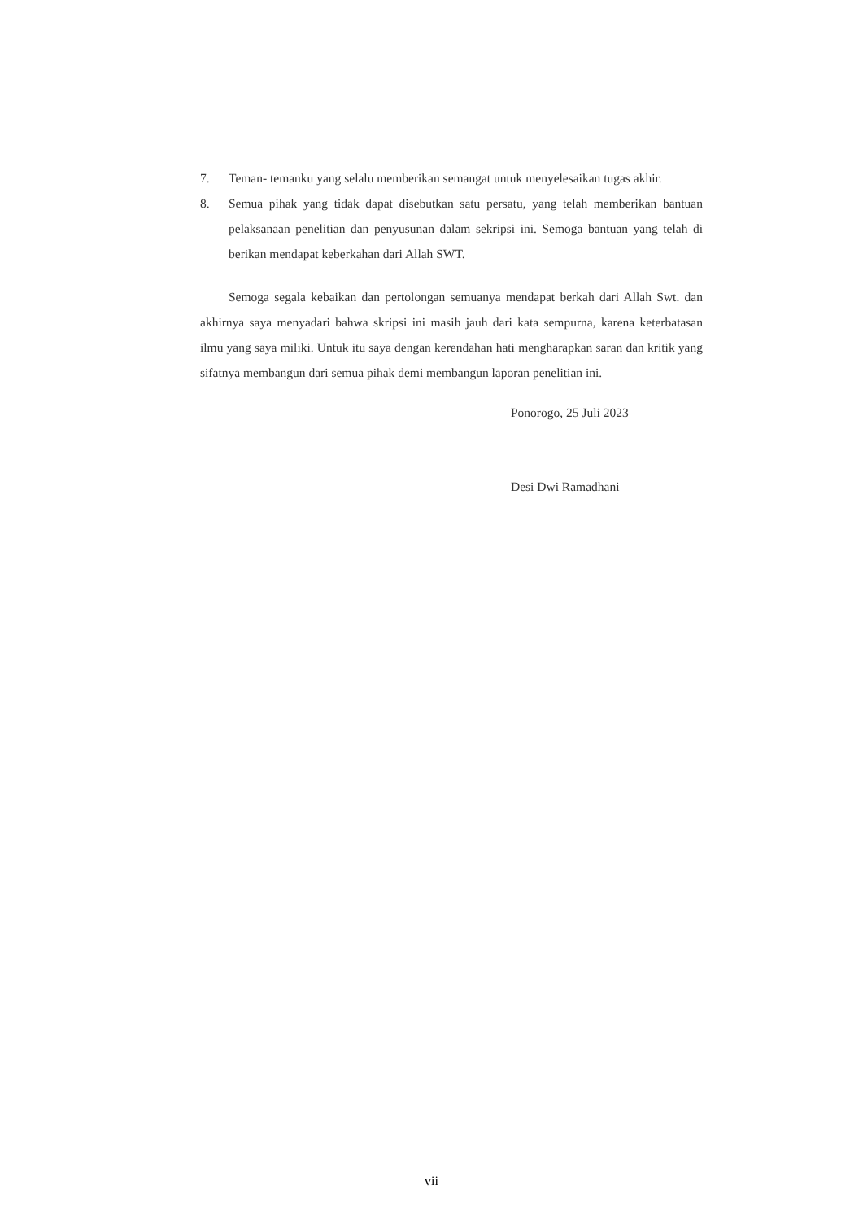7. Teman- temanku yang selalu memberikan semangat untuk menyelesaikan tugas akhir.
8. Semua pihak yang tidak dapat disebutkan satu persatu, yang telah memberikan bantuan pelaksanaan penelitian dan penyusunan dalam sekripsi ini. Semoga bantuan yang telah di berikan mendapat keberkahan dari Allah SWT.
Semoga segala kebaikan dan pertolongan semuanya mendapat berkah dari Allah Swt. dan akhirnya saya menyadari bahwa skripsi ini masih jauh dari kata sempurna, karena keterbatasan ilmu yang saya miliki. Untuk itu saya dengan kerendahan hati mengharapkan saran dan kritik yang sifatnya membangun dari semua pihak demi membangun laporan penelitian ini.
Ponorogo, 25 Juli 2023
Desi Dwi Ramadhani
vii